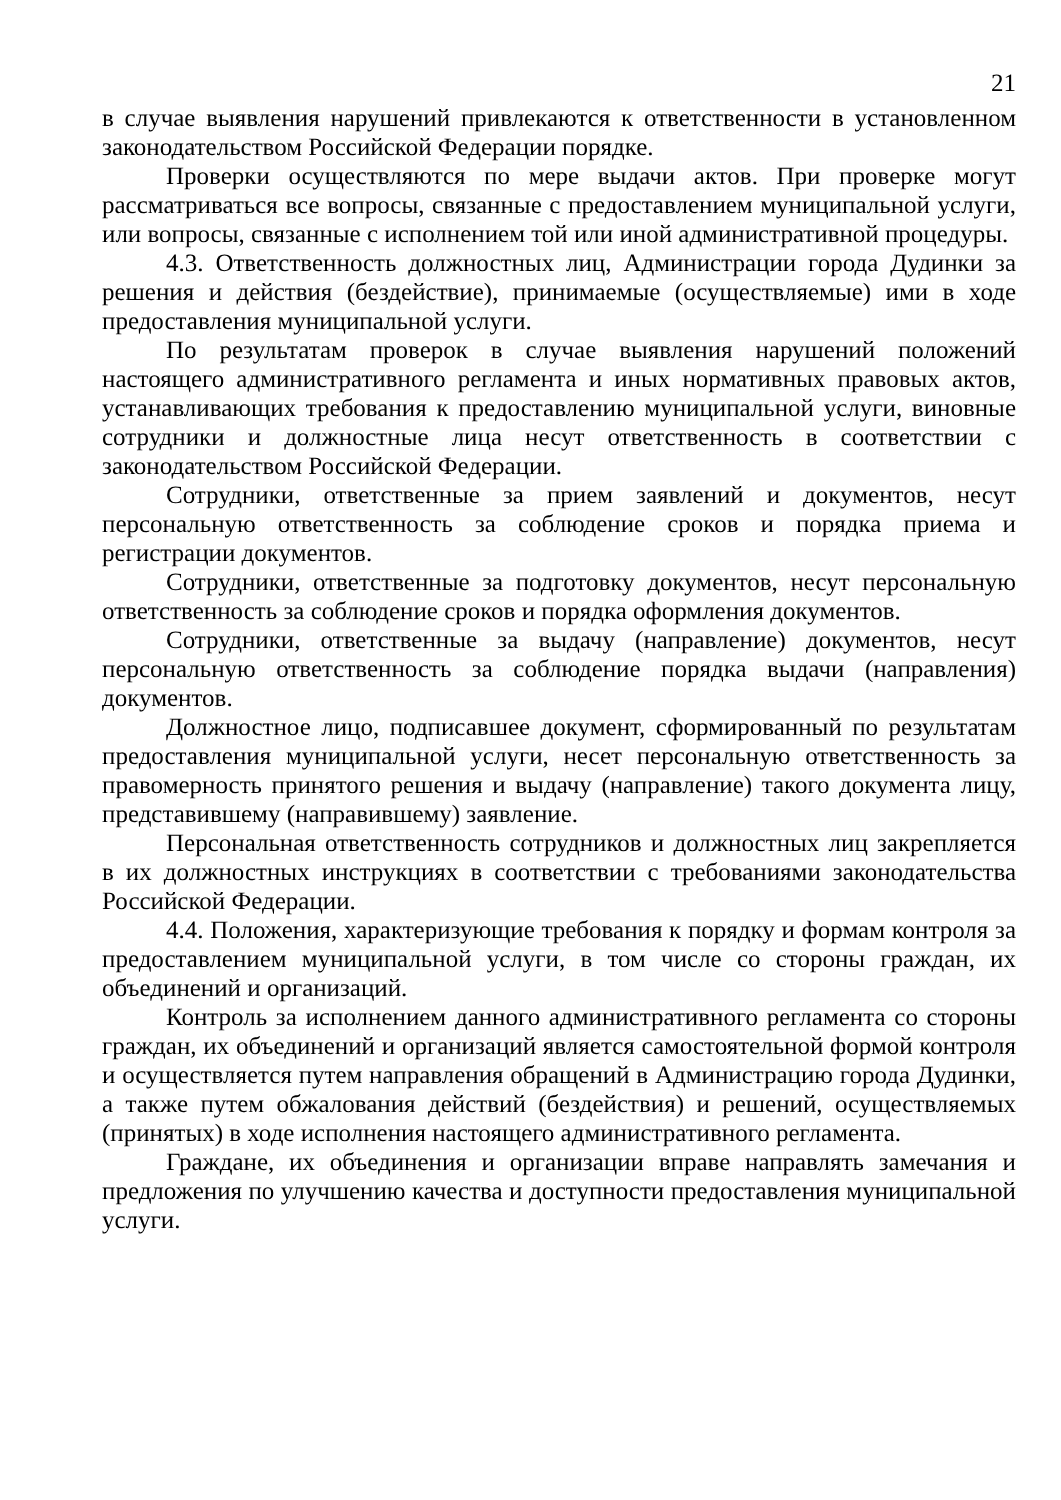21
в случае выявления нарушений привлекаются к ответственности в установленном законодательством Российской Федерации порядке.
Проверки осуществляются по мере выдачи актов. При проверке могут рассматриваться все вопросы, связанные с предоставлением муниципальной услуги, или вопросы, связанные с исполнением той или иной административной процедуры.
4.3. Ответственность должностных лиц, Администрации города Дудинки за решения и действия (бездействие), принимаемые (осуществляемые) ими в ходе предоставления муниципальной услуги.
По результатам проверок в случае выявления нарушений положений настоящего административного регламента и иных нормативных правовых актов, устанавливающих требования к предоставлению муниципальной услуги, виновные сотрудники и должностные лица несут ответственность в соответствии с законодательством Российской Федерации.
Сотрудники, ответственные за прием заявлений и документов, несут персональную ответственность за соблюдение сроков и порядка приема и регистрации документов.
Сотрудники, ответственные за подготовку документов, несут персональную ответственность за соблюдение сроков и порядка оформления документов.
Сотрудники, ответственные за выдачу (направление) документов, несут персональную ответственность за соблюдение порядка выдачи (направления) документов.
Должностное лицо, подписавшее документ, сформированный по результатам предоставления муниципальной услуги, несет персональную ответственность за правомерность принятого решения и выдачу (направление) такого документа лицу, представившему (направившему) заявление.
Персональная ответственность сотрудников и должностных лиц закрепляется в их должностных инструкциях в соответствии с требованиями законодательства Российской Федерации.
4.4. Положения, характеризующие требования к порядку и формам контроля за предоставлением муниципальной услуги, в том числе со стороны граждан, их объединений и организаций.
Контроль за исполнением данного административного регламента со стороны граждан, их объединений и организаций является самостоятельной формой контроля и осуществляется путем направления обращений в Администрацию города Дудинки, а также путем обжалования действий (бездействия) и решений, осуществляемых (принятых) в ходе исполнения настоящего административного регламента.
Граждане, их объединения и организации вправе направлять замечания и предложения по улучшению качества и доступности предоставления муниципальной услуги.